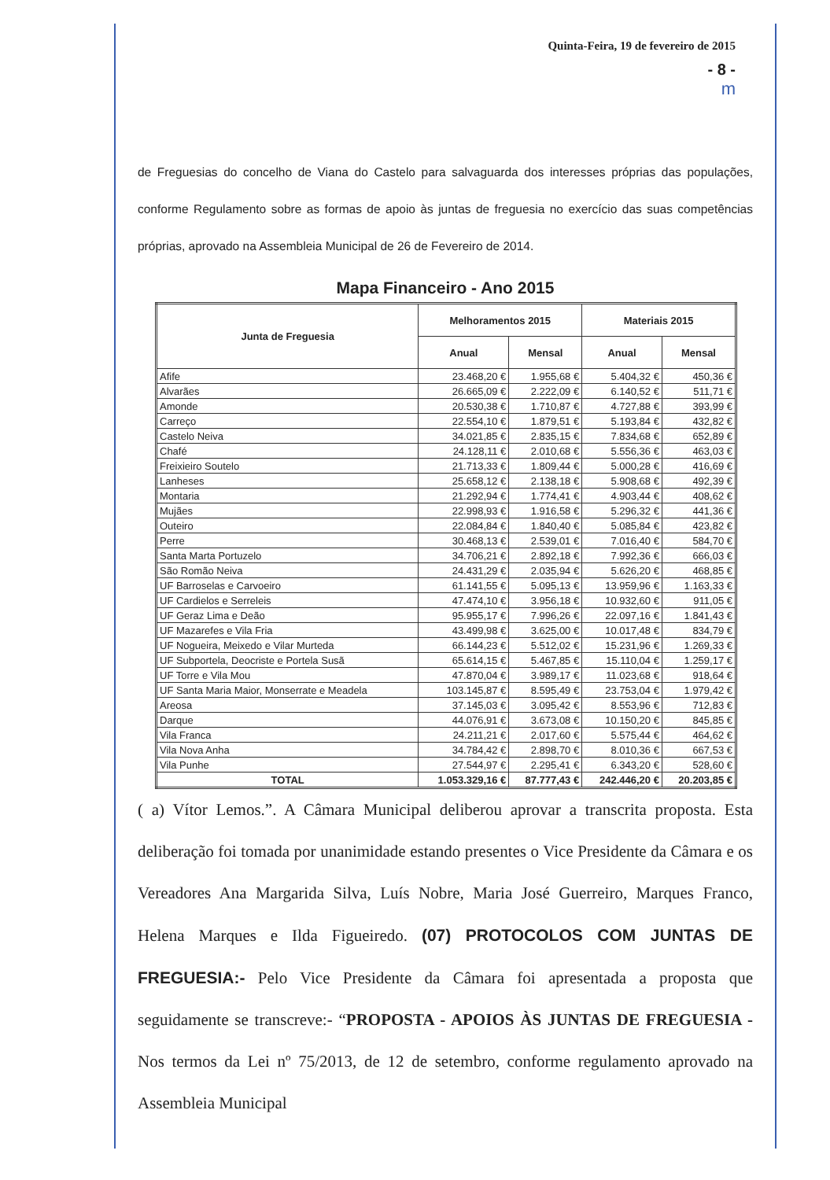Quinta-Feira, 19 de fevereiro de 2015
- 8 -
m
de Freguesias do concelho de Viana do Castelo para salvaguarda dos interesses próprias das populações, conforme Regulamento sobre as formas de apoio às juntas de freguesia no exercício das suas competências próprias, aprovado na Assembleia Municipal de 26 de Fevereiro de 2014.
Mapa Financeiro - Ano 2015
| Junta de Freguesia | Melhoramentos 2015 | | Materiais 2015 | |
| --- | --- | --- | --- | --- |
| | Anual | Mensal | Anual | Mensal |
| Afife | 23.468,20 € | 1.955,68 € | 5.404,32 € | 450,36 € |
| Alvarães | 26.665,09 € | 2.222,09 € | 6.140,52 € | 511,71 € |
| Amonde | 20.530,38 € | 1.710,87 € | 4.727,88 € | 393,99 € |
| Carreço | 22.554,10 € | 1.879,51 € | 5.193,84 € | 432,82 € |
| Castelo Neiva | 34.021,85 € | 2.835,15 € | 7.834,68 € | 652,89 € |
| Chafé | 24.128,11 € | 2.010,68 € | 5.556,36 € | 463,03 € |
| Freixieiro Soutelo | 21.713,33 € | 1.809,44 € | 5.000,28 € | 416,69 € |
| Lanheses | 25.658,12 € | 2.138,18 € | 5.908,68 € | 492,39 € |
| Montaria | 21.292,94 € | 1.774,41 € | 4.903,44 € | 408,62 € |
| Mujães | 22.998,93 € | 1.916,58 € | 5.296,32 € | 441,36 € |
| Outeiro | 22.084,84 € | 1.840,40 € | 5.085,84 € | 423,82 € |
| Perre | 30.468,13 € | 2.539,01 € | 7.016,40 € | 584,70 € |
| Santa Marta Portuzelo | 34.706,21 € | 2.892,18 € | 7.992,36 € | 666,03 € |
| São Romão Neiva | 24.431,29 € | 2.035,94 € | 5.626,20 € | 468,85 € |
| UF Barroselas e Carvoeiro | 61.141,55 € | 5.095,13 € | 13.959,96 € | 1.163,33 € |
| UF Cardielos e Serreleis | 47.474,10 € | 3.956,18 € | 10.932,60 € | 911,05 € |
| UF Geraz Lima e Deão | 95.955,17 € | 7.996,26 € | 22.097,16 € | 1.841,43 € |
| UF Mazarefes e Vila Fria | 43.499,98 € | 3.625,00 € | 10.017,48 € | 834,79 € |
| UF Nogueira, Meixedo e Vilar Murteda | 66.144,23 € | 5.512,02 € | 15.231,96 € | 1.269,33 € |
| UF Subportela, Deocriste e Portela Susã | 65.614,15 € | 5.467,85 € | 15.110,04 € | 1.259,17 € |
| UF Torre e Vila Mou | 47.870,04 € | 3.989,17 € | 11.023,68 € | 918,64 € |
| UF Santa Maria Maior, Monserrate e Meadela | 103.145,87 € | 8.595,49 € | 23.753,04 € | 1.979,42 € |
| Areosa | 37.145,03 € | 3.095,42 € | 8.553,96 € | 712,83 € |
| Darque | 44.076,91 € | 3.673,08 € | 10.150,20 € | 845,85 € |
| Vila Franca | 24.211,21 € | 2.017,60 € | 5.575,44 € | 464,62 € |
| Vila Nova Anha | 34.784,42 € | 2.898,70 € | 8.010,36 € | 667,53 € |
| Vila Punhe | 27.544,97 € | 2.295,41 € | 6.343,20 € | 528,60 € |
| TOTAL | 1.053.329,16 € | 87.777,43 € | 242.446,20 € | 20.203,85 € |
( a) Vítor Lemos.”. A Câmara Municipal deliberou aprovar a transcrita proposta. Esta deliberação foi tomada por unanimidade estando presentes o Vice Presidente da Câmara e os Vereadores Ana Margarida Silva, Luís Nobre, Maria José Guerreiro, Marques Franco, Helena Marques e Ilda Figueiredo. (07) PROTOCOLOS COM JUNTAS DE FREGUESIA:- Pelo Vice Presidente da Câmara foi apresentada a proposta que seguidamente se transcreve:- “PROPOSTA - APOIOS ÀS JUNTAS DE FREGUESIA - Nos termos da Lei nº 75/2013, de 12 de setembro, conforme regulamento aprovado na Assembleia Municipal